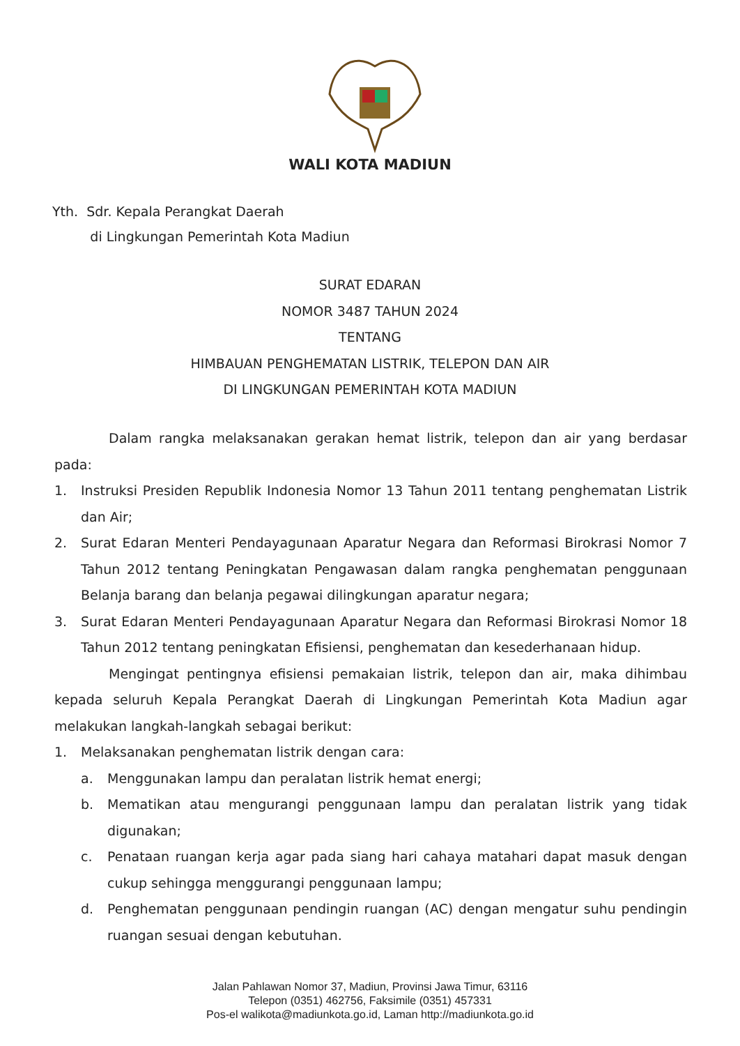WALI KOTA MADIUN
Yth. Sdr. Kepala Perangkat Daerah
di Lingkungan Pemerintah Kota Madiun
SURAT EDARAN
NOMOR 3487 TAHUN 2024
TENTANG
HIMBAUAN PENGHEMATAN LISTRIK, TELEPON DAN AIR
DI LINGKUNGAN PEMERINTAH KOTA MADIUN
Dalam rangka melaksanakan gerakan hemat listrik, telepon dan air yang berdasar pada:
1. Instruksi Presiden Republik Indonesia Nomor 13 Tahun 2011 tentang penghematan Listrik dan Air;
2. Surat Edaran Menteri Pendayagunaan Aparatur Negara dan Reformasi Birokrasi Nomor 7 Tahun 2012 tentang Peningkatan Pengawasan dalam rangka penghematan penggunaan Belanja barang dan belanja pegawai dilingkungan aparatur negara;
3. Surat Edaran Menteri Pendayagunaan Aparatur Negara dan Reformasi Birokrasi Nomor 18 Tahun 2012 tentang peningkatan Efisiensi, penghematan dan kesederhanaan hidup.
Mengingat pentingnya efisiensi pemakaian listrik, telepon dan air, maka dihimbau kepada seluruh Kepala Perangkat Daerah di Lingkungan Pemerintah Kota Madiun agar melakukan langkah-langkah sebagai berikut:
1. Melaksanakan penghematan listrik dengan cara:
a. Menggunakan lampu dan peralatan listrik hemat energi;
b. Mematikan atau mengurangi penggunaan lampu dan peralatan listrik yang tidak digunakan;
c. Penataan ruangan kerja agar pada siang hari cahaya matahari dapat masuk dengan cukup sehingga menggurangi penggunaan lampu;
d. Penghematan penggunaan pendingin ruangan (AC) dengan mengatur suhu pendingin ruangan sesuai dengan kebutuhan.
Jalan Pahlawan Nomor 37, Madiun, Provinsi Jawa Timur, 63116
Telepon (0351) 462756, Faksimile (0351) 457331
Pos-el walikota@madiunkota.go.id, Laman http://madiunkota.go.id